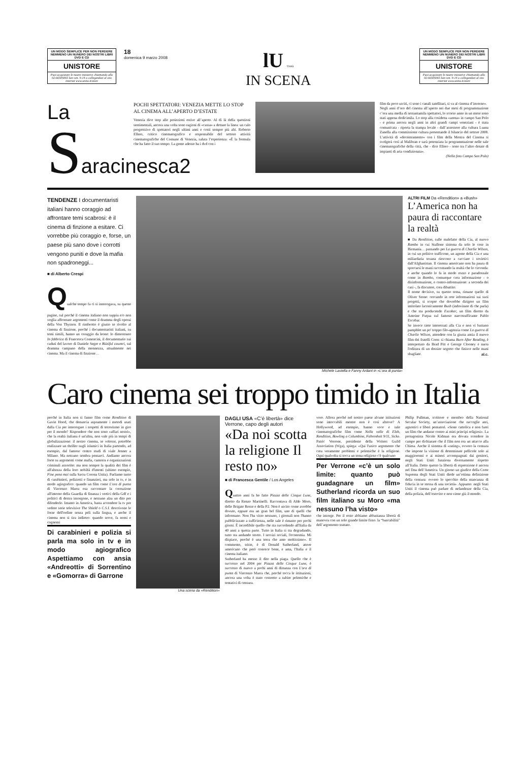UN MODO SEMPLICE PER NON PERDERE NEMMENO UN NUNERO DEI NOSTRI LIBRI DVD E CD
UNISTORE
Puoi acquistare le nostre iniziative chiamando allo 02-66505065 lun-ven. 9-14 o collegandoti al sito internet www.unita.it/store
18
domenica 9 marzo 2008
lU Unità
IN SCENA
UN MODO SEMPLICE PER NON PERDERE NEMMENO UN NUNERO DEI NOSTRI LIBRI DVD E CD
UNISTORE
Puoi acquistare le nostre iniziative chiamando allo 02-66505065 lun-ven. 9-14 o collegandoti al sito internet www.unita.it/store
La Saracinesca2
POCHI SPETTATORI: VENEZIA METTE LO STOP AL CINEMA ALL’APERTO D’ESTATE
Venezia dice stop alle proiezioni estive all’aperto. Al di là della questioni sentimentali, ancora una volta sono ragioni di «cassa» a dettare la linea: un calo progressivo di spettatori negli ultimi anni e costi sempre più alti. Roberto Ellero, critico cinematografico e responsabile del settore attività cinematografiche del Comune di Venezia, saluta l’esperienza: «È la formula che ha fatto il suo tempo. La gente adesso ha i dvd con i
film da poco usciti, ci sono i canali satellitari, si va al cinema d’inverno».
Negli anni d’oro del cinema all’aperto nei due mesi di programmazione c’era una media di sessantamila spettatori, lo scorso anno in un mese sono stati appena dodicimila. Lo stop alla cosidetta «arena» in campo San Polo - e prima ancora negli anni in altri grandi campi veneziani - è stata comunicata - riporta la stampa locale - dall’assessore alla cultura Luana Zanella alla commissione cultura presentando il bilancio del settore 2008. L’attività di «decentramento» con i film della Mostra del Cinema si svolgerà così al Malibran e sarà potenziata la programmazione nelle sale cinematografiche della città, che - dice Ellero - sono tra l’altro dotate di impianti di aria condizionata».
(Nella foto Campo San Polo)
TENDENZE I documentaristi italiani hanno coraggio ad affrontare temi scabrosi: è il cinema di finzione a esitare. Ci vorrebbe più coraggio e, forse, un paese più sano dove i corrotti vengono puniti e dove la mafia non spadroneggi...
■ di Alberto Crespi
Qualche tempo fa ci si interrogava, su queste pagine, sul perché il cinema italiano non sappia e/o non voglia affrontare argomenti come il dramma degli operai della Von Thyssen. Il rimbrotto è giusto se rivolto al cinema di finzione, perché i documentaristi italiani, su temi simili, hanno un coraggio da leone: lo dimostrano In fabbrica di Francesca Comencini, il documentario sui caduti del lavoro di Daniele Segre e Biùtiful cauntri, sul dramma campano della monnezza, attualmente nei cinema. Ma il cinema di finzione…
Michele Lastella e Fanny Ardant in «L’ora di punta» ALTRI FILM Da «Rendition» a «Bush»
L’America non ha paura di raccontare la realtà
■ Da Rendition, sulle malefatte della Cia, al nuovo Rambo in cui Stallone sistema da solo le cose in Birmania… passando per La guerra di Charlie Wilson, in cui un politico trafficone, un agente della Cia e una miliardaria texana riescono a cacciare i sovietici dall'Afghanistan. Il cinema americano non ha paura di sporcarsi le mani raccontando la realtà che lo circonda: e anche quando lo fa in modo rozzo e paradossale come in Rambo, comunque crea informazione - o disinformazione, o contro-informazione: a seconda dei casi -, fa discutere, crea dibattito.
Il nome decisivo, su questo tema, rimane quello di Oliver Stone: cercando in rete informazioni sui suoi progetti, si scopre che dovrebbe dirigere un film intitolato laconicamente Bush (indovinate di che parla) e che sta producendo Escobar, un film diretto da Antoine Fuqua sul famoso narcotrafficante Pablo Escobar.
Se invece siete interessati alla Cia e non vi bastano pamphlet un po' troppo filo-agenzia come La guerra di Charlie Wilson, attendete con la giusta ansia il nuovo film dei fratelli Coen: si chiama Burn After Reading, è interpretato da Brad Pitt e George Clooney e narra l'odissea di un dossier segreto che finisce nelle mani sbagliate. al.c.
Caro cinema sei troppo timido in Italia
perché in Italia non si fanno film come Rendition di Gavin Hood, che denuncia aspramente i metodi usati dalla Cia per interrogare i sospetti di terrorismo in giro per il mondo? Rispondere che non sono «affari nostri», che la realtà italiana è un'altra, non vale più in tempi di globalizzazione: il nostro cinema, se volesse, potrebbe realizzare un thriller sugli islamici in Italia partendo, ad esempio, dal famoso centro studi di viale Jenner a Milano. Ma nessuno sembra pensarci. Andiamo ancora forte su argomenti come mafia, camorra e organizzazioni criminali assortite: ma non sempre la qualità dei film è all'altezza della loro nobiltà d'intenti (ultimo esempio, Fine pena mai sulla Sacra Corona Unita). Parliamo tanto di carabinieri, poliziotti e finanzieri, ma solo in tv, e in modo agiografico: quando un film come L'ora di punta di Vincenzo Marra osa raccontare la corruzione all'interno della Guardia di finanza i vertici della Gdf e i politici di destra insorgono, e nessuno alza un dito per difenderlo. Intanto in America, basta accendere la tv per vedere serie televisive The Shield o C.S.I. descrivono le forze dell'ordine senza peli sulla lingua, e anche il cinema non si tira indietro: quando serve, fa nomi e cognomi
Di carabinieri e polizia si parla ma solo in tv e in modo agiografico Aspettiamo con ansia «Andreotti» di Sorrentino e «Gomorra» di Garrone
Una scena da «Rendition»
DAGLI USA «C’è libertà» dice Verrone, capo degli autori
«Da noi scotta la religione Il resto no»
■ di Francesca Gentile / Los Angeles
Quattro anni fa ho fatto Piazza delle Cinque Lune, diretto da Renzo Martinelli. Raccontava di Aldo Moro, delle Brigate Rosse e della P2. Non è uscito come avrebbe dovuto, eppure era un gran bel film, uno di quelli che informano. Non l'ha visto nessuno, i giornali non l'hanno pubblicizzato a sufficienza, nelle sale è rimasto per pochi giorni. È incredibile quello che sta succedendo all'Italia da 40 anni a questa parte. Tutto in Italia si sta degradando, tutto sta andando storto. I servizi sociali, l'economia. Mi dispiace, perché è una terra che amo moltissimo». Il commento, triste, è di Donald Sutherland, attore americano che però conosce bene, e ama, l'Italia e il cinema italiano.
Sutherland ha messo il dito nella piaga. Quello che è successo nel 2004 per Piazza delle Cinque Lune, è successo di nuovo a pochi anni di distanza con L'ora di punta di Vincenzo Marra che, perché tocca le istituzioni, ancora una volta è stato costretto a subire polemiche e tentativi di censura.
voro. Allora perché nel nostro paese alcune istituzioni sono intoccabili mentre non è così altrove? A Hollywood, ad esempio, hanno voce e sale cinematografiche film come Nella valle di Elah, Rendition, Bowling a Columbine, Fahrenheit 9/11, Sicko. Patric Verrone, presidente della Writers Guild Association (Wga), spiega: «Qui l'unico argomento che crea veramente problemi e polemiche è la religione. Ogni qualvolta si tocca un tema religioso c'è qualcuno
Per Verrone «c’è un solo limite: quanto può guadagnare un film» Sutherland ricorda un suo film italiano su Moro «ma nessuno l’ha visto»
che insorge. Per il resto abbiamo abbastanza libertà di manovra con un solo grande limite fisso: la “bancabilità” dell’argomento trattato.
Philip Pullman, scrittore e membro della National Secular Society, un’associazione che raccoglie atei, agnostici e liberi pensatori. «Sono cattolica e non farei un film che andasse contro ai miei principi religiosi». La protagonista Nicole Kidman era dovuta scendere in campo per dichiarare che il film non era un attacco alla Chiesa. Anche il sistema di «rating», ovvero la censura che impone la visione di determinate pellicole solo ai maggiorenni o ai minori accompagnati dai genitori, negli Stati Uniti funziona diversamente rispetto all’Italia. Detto questo la libertà di espressione è ancora nel Dna dell’America. Un giorno un giudice della Corte Suprema degli Stati Uniti diede un’ottima definizione della censura: ovvero lo specchio della mancanza di fiducia in se stessa di una società». Appunto: negli Stati Uniti il cinema può parlare di nefandezze della Cia, della polizia, dell’esercito e non viene giù il mondo.